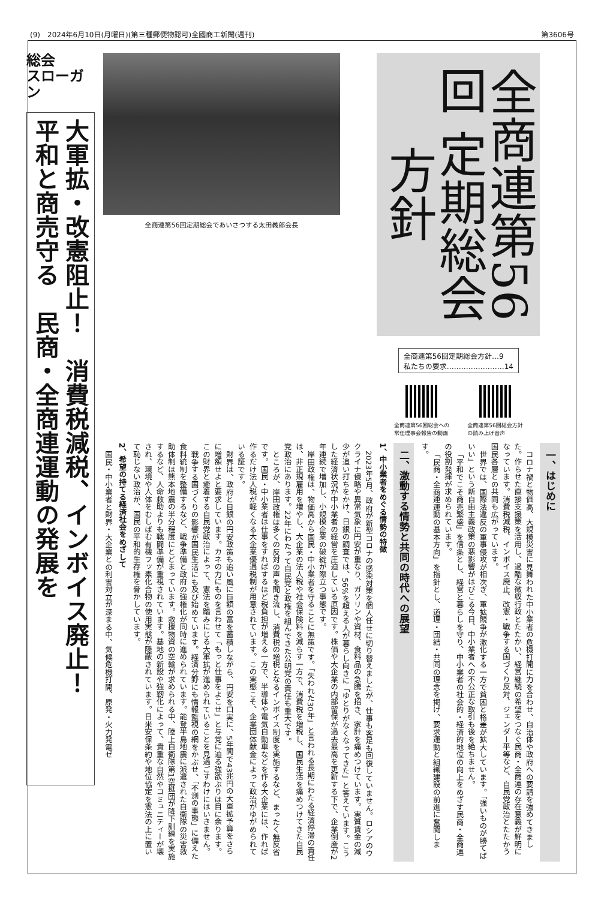(9)　2024年6月10日(月曜日)(第三種郵便物認可)全國商工新聞(週刊) 第3606号
全商連第56回 定期総会方針
全商連第56回定期総会方針…9
私たちの要求……………………14
全商連第56回総会方針
の読み上げ音声
全商連第56回総会への
常任理事会報告の動画
全商連第56回定期総会であいさつする太田義郎会長
一、はじめに
コロナ禍と物価高、大規模災害に見舞われた中小業者の危機打開に力を合わせ、自治体や政府への要請を強めてきました。作らせた直接支援策を活用し、過酷な徴収行政とたたかい、経営継続の希望をつなぐ民商・全商連の存在意義が鮮明になっています。消費税減税、インボイス廃止、改憲・戦争する国づくり反対、ジェンダー平等など、自民党政治とたたかう国民各層との共同も広がっています。
世界では、国際法違反の軍事侵攻が相次ぎ、軍拡競争が激化する一方で貧困と格差が拡大しています。「強いものが勝てばいい」という新自由主義政策の悪影響がはびこる今日、中小業者への不公正な取引も後を絶ちません。
「平和でこそ商売繁盛」を信条とし、経営と暮らしを守り、中小業者の社会的・経済的地位の向上をめざす民商・全商連の役割発揮が求められています。
「民商・全商連運動の基本方向」を指針とし、道理・団結・共同の理念を掲げ、要求運動と組織建設の前進に奮闘します。
二、激動する情勢と共同の時代への展望
1、中小業者をめぐる情勢の特徴
2023年5月、政府が新型コロナの感染対策を個人任せに切り替えましたが、仕事も客足も回復していません。ロシアのウクライナ侵略や異常気象に円安が重なり、ガソリンや資材、食料品の急騰を招き、家計を痛めつけています。実質賃金の減少が追い打ちをかけ、日銀の調査では、56%を超える人が暮らし向きに「ゆとりがなくなってきた」と答えています。こうした経済状況が中小業者の経営を圧迫している原因です。株価や大企業の内部留保が過去最高を更新する下で、企業倒産が2年連続で増加し、小規模企業の破綻が際立つ事態です。
岸田政権は、物価高から国民・中小業者を守ることに無策です。「失われた30年」と言われる長期にわたる経済停滞の責任は、非正規雇用を増やし、大企業の法人税や社会保険料を減らす一方で、消費税を増税し、国民生活を痛めつけてきた自民党政治にあります。22年にわたって自民党と政権を組んできた公明党の責任も重大です。
ところが、岸田政権は多くの反対の声を聞き流し、消費税の増税となるインボイス制度を実施するなど、まったく無反省です。国民・中小業者は仕事をすればするほど税負担が増える一方で、半導体や電気自動車などを作る大企業には、作れば作るだけ法人税が軽くなる大企業優遇税制が用意されています。この実態こそ、企業団体献金によって政治がゆがめられている証です。
財界は、政府と日銀の円安政策も追い風に巨額の富を蓄積しながら、円安を口実に、5年間で43兆円の大軍拡予算をさらに増額せよと要求しています。カネの力にものを言わせて「もっと仕事をよこせ」と与党に迫る強欲ぶりは目に余ります。この財界と癒着する自民党政治によって、憲法を踏みにじる大軍拡が進められていることを見過ごすわけにはいきません。
戦争する国づくりの影響が国民生活にも及び始めています。経済分野にも情報監視の網をかぶせ、「不測の事態」に備えた食料統制を整備するなど、戦争準備と政府の強権化が同時に進められています。能登半島地震に派遣された自衛隊の災害救助体制は熊本地震の半分程度にとどまっています。救援物資の空輸が求められる中、陸上自衛隊第1空挺団が降下訓練を実施するなど、人命救助よりも戦闘準備が重視されています。基地の新設や強靭化によって、貴重な自然やコミュニティーが壊され、環境や人体をむしばむ有機フッ素化合物の使用実態が隠蔽されています。日米安保条約や地位協定を憲法の上に置いて恥じない政治が、国民の平和的生存権を脅かしています。
2、希望の持てる経済社会をめざして
国民・中小業者と財界・大企業との利害対立が深まる中、気候危機打開、原発・火力発電ゼ
総会
スローガン
大軍拡・改憲阻止！　消費税減税、インボイス廃止！
平和と商売守る　民商・全商連運動の発展を